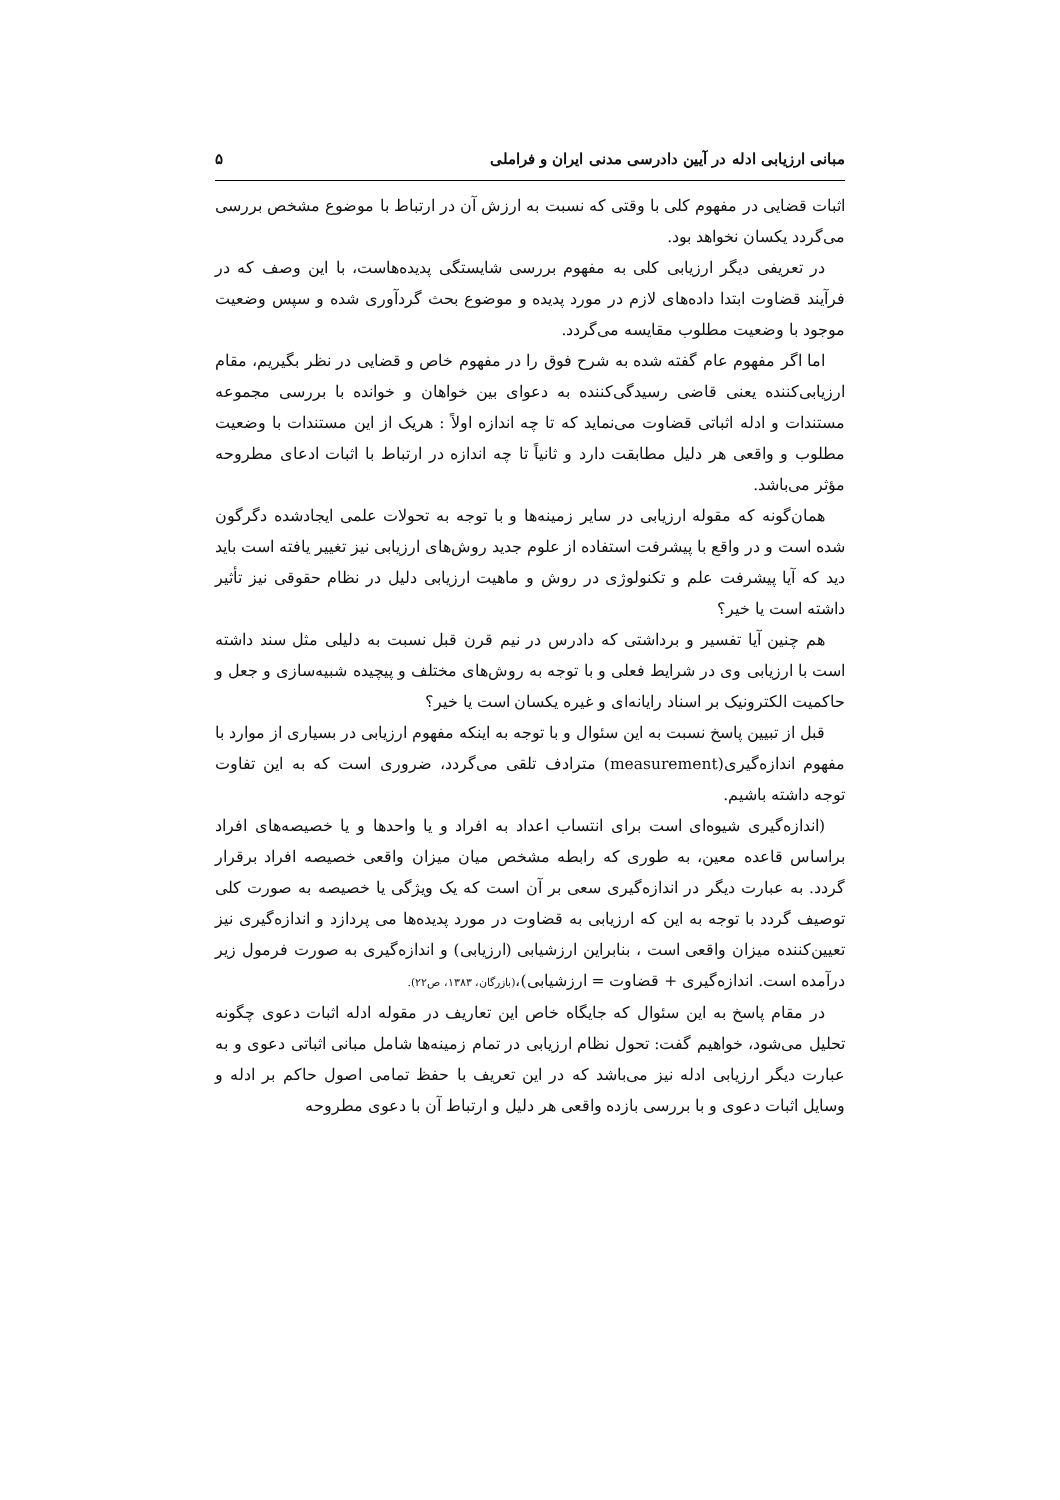مبانی ارزیابی ادله در آیین دادرسی مدنی ایران و فراملی ۵
اثبات قضایی در مفهوم کلی با وقتی که نسبت به ارزش آن در ارتباط با موضوع مشخص بررسی می‌گردد یکسان نخواهد بود.
در تعریفی دیگر ارزیابی کلی به مفهوم بررسی شایستگی پدیده‌هاست، با این وصف که در فرآیند قضاوت ابتدا داده‌های لازم در مورد پدیده و موضوع بحث گردآوری شده و سپس وضعیت موجود با وضعیت مطلوب مقایسه می‌گردد.
اما اگر مفهوم عام گفته شده به شرح فوق را در مفهوم خاص و قضایی در نظر بگیریم، مقام ارزیابی‌کننده یعنی قاضی رسیدگی‌کننده به دعوای بین خواهان و خوانده با بررسی مجموعه مستندات و ادله اثباتی قضاوت می‌نماید که تا چه اندازه اولاً : هریک از این مستندات با وضعیت مطلوب و واقعی هر دلیل مطابقت دارد و ثانیاً تا چه اندازه در ارتباط با اثبات ادعای مطروحه مؤثر می‌باشد.
همان‌گونه که مقوله ارزیابی در سایر زمینه‌ها و با توجه به تحولات علمی ایجادشده دگرگون شده است و در واقع با پیشرفت استفاده از علوم جدید روش‌های ارزیابی نیز تغییر یافته است باید دید که آیا پیشرفت علم و تکنولوژی در روش و ماهیت ارزیابی دلیل در نظام حقوقی نیز تأثیر داشته است یا خیر؟
هم چنین آیا تفسیر و برداشتی که دادرس در نیم قرن قبل نسبت به دلیلی مثل سند داشته است با ارزیابی وی در شرایط فعلی و با توجه به روش‌های مختلف و پیچیده شبیه‌سازی و جعل و حاکمیت الکترونیک بر اسناد رایانه‌ای و غیره یکسان است یا خیر؟
قبل از تبیین پاسخ نسبت به این سئوال و با توجه به اینکه مفهوم ارزیابی در بسیاری از موارد با مفهوم اندازه‌گیری(measurement) مترادف تلقی می‌گردد، ضروری است که به این تفاوت توجه داشته باشیم.
(اندازه‌گیری شیوه‌ای است برای انتساب اعداد به افراد و یا واحدها و یا خصیصه‌های افراد براساس قاعده معین، به طوری که رابطه مشخص میان میزان واقعی خصیصه افراد برقرار گردد. به عبارت دیگر در اندازه‌گیری سعی بر آن است که یک ویژگی یا خصیصه به صورت کلی توصیف گردد با توجه به این که ارزیابی به قضاوت در مورد پدیده‌ها می پردازد و اندازه‌گیری نیز تعیین‌کننده میزان واقعی است ، بنابراین ارزشیابی (ارزیابی) و اندازه‌گیری به صورت فرمول زیر درآمده است. اندازه‌گیری + قضاوت = ارزشیابی)،(بازرگان، ۱۳۸۳، ص۲۲).
در مقام پاسخ به این سئوال که جایگاه خاص این تعاریف در مقوله ادله اثبات دعوی چگونه تحلیل می‌شود، خواهیم گفت: تحول نظام ارزیابی در تمام زمینه‌ها شامل مبانی اثباتی دعوی و به عبارت دیگر ارزیابی ادله نیز می‌باشد که در این تعریف با حفظ تمامی اصول حاکم بر ادله و وسایل اثبات دعوی و با بررسی بازده واقعی هر دلیل و ارتباط آن با دعوی مطروحه